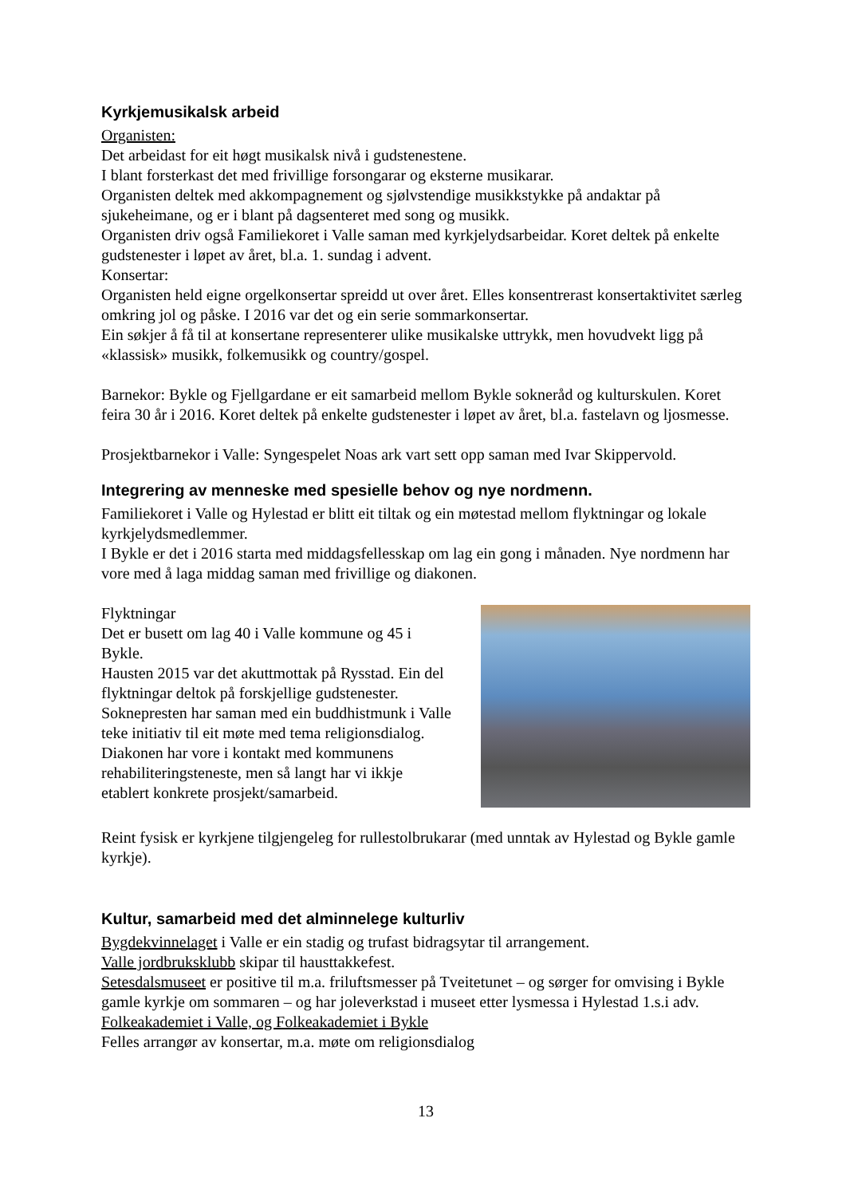Kyrkjemusikalsk arbeid
Organisten:
Det arbeidast for eit høgt musikalsk nivå i gudstenestene.
I blant forsterkast det med frivillige forsongarar og eksterne musikarar.
Organisten deltek med akkompagnement og sjølvstendige musikkstykke på andaktar på sjukeheimane, og er i blant på dagsenteret med song og musikk.
Organisten driv også Familiekoret i Valle saman med kyrkjelydsarbeidar. Koret deltek på enkelte gudstenester i løpet av året, bl.a. 1. sundag i advent.
Konsertar:
Organisten held eigne orgelkonsertar spreidd ut over året. Elles konsentrerast konsertaktivitet særleg omkring jol og påske. I 2016 var det og ein serie sommarkonsertar.
Ein søkjer å få til at konsertane representerer ulike musikalske uttrykk, men hovudvekt ligg på «klassisk» musikk, folkemusikk og country/gospel.
Barnekor: Bykle og Fjellgardane er eit samarbeid mellom Bykle sokneråd og kulturskulen. Koret feira 30 år i 2016. Koret deltek på enkelte gudstenester i løpet av året, bl.a. fastelavn og ljosmesse.
Prosjektbarnekor i Valle: Syngespelet Noas ark vart sett opp saman med Ivar Skippervold.
Integrering av menneske med spesielle behov og nye nordmenn.
Familiekoret i Valle og Hylestad er blitt eit tiltak og ein møtestad mellom flyktningar og lokale kyrkjelydsmedlemmer.
I Bykle er det i 2016 starta med middagsfellesskap om lag ein gong i månaden. Nye nordmenn har vore med å laga middag saman med frivillige og diakonen.
Flyktningar
Det er busett om lag 40 i Valle kommune og 45 i Bykle.
Hausten 2015 var det akuttmottak på Rysstad. Ein del flyktningar deltok på forskjellige gudstenester.
Soknepresten har saman med ein buddhistmunk i Valle teke initiativ til eit møte med tema religionsdialog.
Diakonen har vore i kontakt med kommunens rehabiliteringsteneste, men så langt har vi ikkje etablert konkrete prosjekt/samarbeid.
Reint fysisk er kyrkjene tilgjengeleg for rullestolbrukarar (med unntak av Hylestad og Bykle gamle kyrkje).
Kultur, samarbeid med det alminnelege kulturliv
Bygdekvinnelaget i Valle er ein stadig og trufast bidragsytar til arrangement.
Valle jordbruksklubb skipar til hausttakkefest.
Setesdalsmuseet er positive til m.a. friluftsmesser på Tveitetunet – og sørger for omvising i Bykle gamle kyrkje om sommaren – og har joleverkstad i museet etter lysmessa i Hylestad 1.s.i adv.
Folkeakademiet i Valle, og Folkeakademiet i Bykle
Felles arrangør av konsertar, m.a. møte om religionsdialog
13